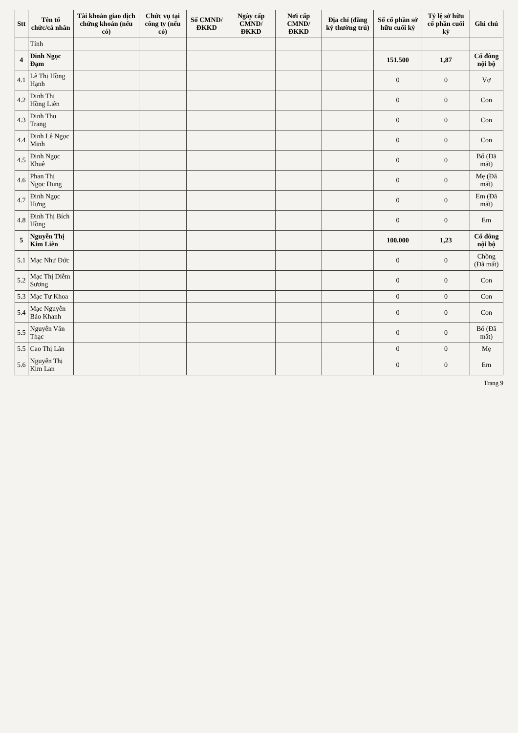| Stt | Tên tổ chức/cá nhân | Tài khoản giao dịch chứng khoán (nếu có) | Chức vụ tại công ty (nếu có) | Số CMND/ ĐKKD | Ngày cấp CMND/ ĐKKD | Nơi cấp CMND/ ĐKKD | Địa chỉ (đăng ký thường trú) | Số cổ phần sở hữu cuối kỳ | Tỷ lệ sở hữu cổ phần cuối kỳ | Ghi chú |
| --- | --- | --- | --- | --- | --- | --- | --- | --- | --- | --- |
| | Tỉnh | | | | | | | | | |
| 4 | Đinh Ngọc Đạm | | | | | | | 151.500 | 1,87 | Cổ đông nội bộ |
| 4.1 | Lê Thị Hồng Hạnh | | | | | | | 0 | 0 | Vợ |
| 4.2 | Đinh Thị Hồng Liên | | | | | | | 0 | 0 | Con |
| 4.3 | Đinh Thu Trang | | | | | | | 0 | 0 | Con |
| 4.4 | Đinh Lê Ngọc Minh | | | | | | | 0 | 0 | Con |
| 4.5 | Đinh Ngọc Khuê | | | | | | | 0 | 0 | Bố (Đã mất) |
| 4.6 | Phan Thị Ngọc Dung | | | | | | | 0 | 0 | Mẹ (Đã mất) |
| 4.7 | Đinh Ngọc Hưng | | | | | | | 0 | 0 | Em (Đã mất) |
| 4.8 | Đinh Thị Bích Hồng | | | | | | | 0 | 0 | Em |
| 5 | Nguyễn Thị Kim Liên | | | | | | | 100.000 | 1,23 | Cổ đông nội bộ |
| 5.1 | Mạc Như Đức | | | | | | | 0 | 0 | Chồng (Đã mất) |
| 5.2 | Mạc Thị Diễm Sương | | | | | | | 0 | 0 | Con |
| 5.3 | Mạc Tư Khoa | | | | | | | 0 | 0 | Con |
| 5.4 | Mạc Nguyễn Bảo Khanh | | | | | | | 0 | 0 | Con |
| 5.5 | Nguyễn Văn Thạc | | | | | | | 0 | 0 | Bố (Đã mất) |
| 5.5 | Cao Thị Lân | | | | | | | 0 | 0 | Mẹ |
| 5.6 | Nguyễn Thị Kim Lan | | | | | | | 0 | 0 | Em |
Trang 9